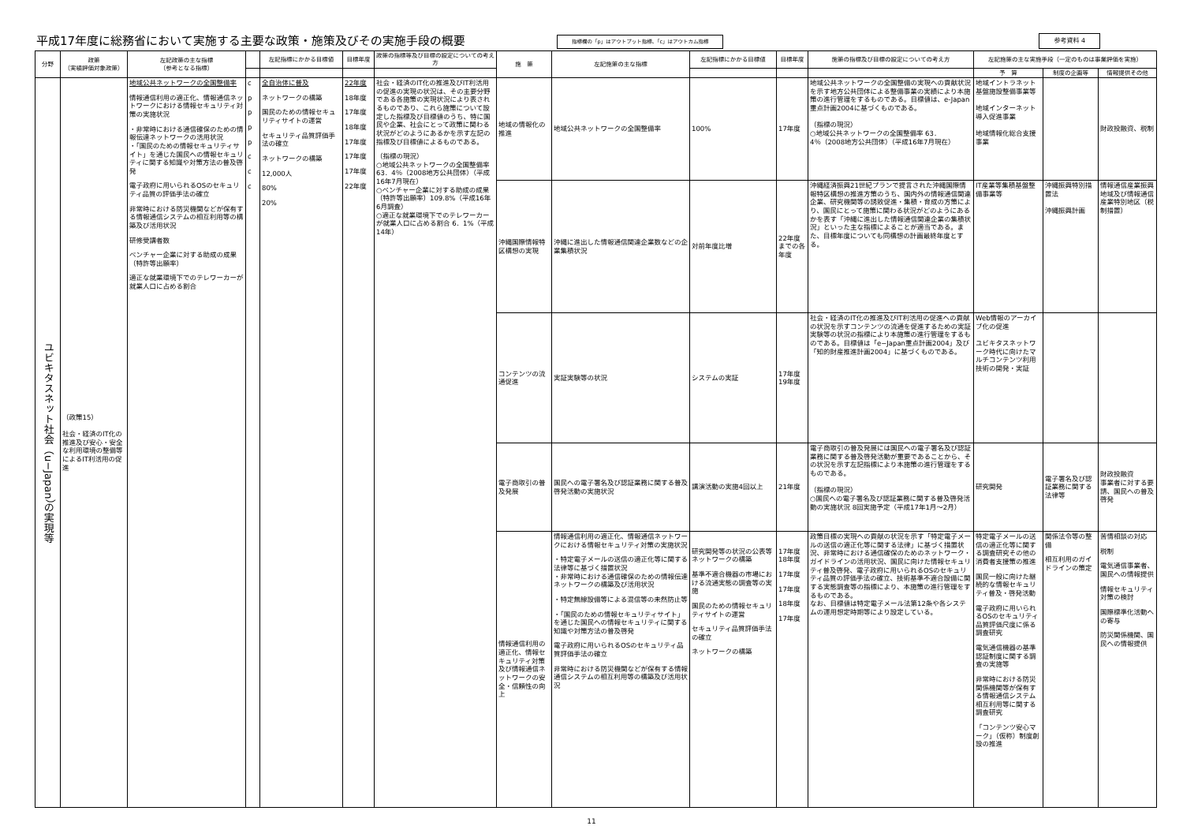平成17年度に総務省において実施する主要な政策・施策及びその実施手段の概要
指標欄の「p」はアウトプット指標、「c」はアウトカム指標
参考資料 4
| 分野 | 政策 （実績評価対象政策） | 左記政策の主な指標 （参考となる指標） | | 左記指標にかかる目標値 | 目標年度 | 政策の指標等及び目標の設定についての考え方 | 施 策 | 左記施策の主な指標 | 左記指標にかかる目標値 | 目標年度 | 施策の指標及び目標の設定についての考え方 | 左記施策の主な実施手段（一定のものは事業評価を実施） | | |
| --- | --- | --- | --- | --- | --- | --- | --- | --- | --- | --- | --- | --- | --- | --- |
| | | | | | | | | | | | | 予 算 | 制度の企画等 | 情報提供その他 |
| ユビキタスネット社会（u−Japan）の実現等 | （政策15） 社会・経済のIT化の推進及び安心・安全な利用環境の整備等によるIT利活用の促進 | 地域公共ネットワークの全国整備率 情報通信利用の適正化、情報通信ネットワークにおける情報セキュリティ対策の実施状況 ・非常時における通信確保のための情報伝達ネットワークの活用状況 ・「国民のための情報セキュリティサイト」を通じた国民への情報セキュリティに関する知識や対策方法の普及啓発 電子政府に用いられるOSのセキュリティ品質の評価手法の確立 非常時における防災機関などが保有する情報通信システムの相互利用等の構築及び活用状況 研修受講者数 ベンチャー企業に対する助成の成果（特許等出願率） 適正な就業環境下でのテレワーカーが就業人口に占める割合 | c p p p p c c c | 全自治体に普及 ネットワークの構築 国民のための情報セキュリティサイトの運営 セキュリティ品質評価手法の確立 ネットワークの構築 12,000人 80% 20% | 22年度 18年度 17年度 18年度 17年度 17年度 17年度 22年度 | 社会・経済のIT化の推進及びIT利活用の促進の実現の状況は、その主要分野である各施策の実現状況により表されるものであり、これら施策について設定した指標及び目標値のうち、特に国民や企業、社会にとって政策に関わる状況がどのようにあるかを示す左記の指標及び目標値によるものである。 （指標の現況） ○地域公共ネットワークの全国整備率 63．4％（2008地方公共団体）（平成16年7月現在） ○ベンチャー企業に対する助成の成果（特許等出願率）109.8%（平成16年6月調査） ○適正な就業環境下でのテレワーカーが就業人口に占める割合 6．1%（平成14年） | 地域の情報化の推進 | 地域公共ネットワークの全国整備率 | 100% | 17年度 | 地域公共ネットワークの全国整備の実現への貢献状況を示す地方公共団体による整備事業の実績により本施策の進行管理をするものである。目標値は、e-Japan重点計画2004に基づくものである。 （指標の現況） ○地域公共ネットワークの全国整備率 63．4％（2008地方公共団体）（平成16年7月現在） | 地域イントラネット基盤施設整備事業等 地域インターネット導入促進事業 地域情報化総合支援事業 | | 財政投融資、税制 |
| | | | | | | | 沖縄国際情報特区構想の実現 | 沖縄に進出した情報通信関連企業数などの企業集積状況 | 対前年度比増 | 22年度までの各年度 | 沖縄経済振興21世紀プランで提言された沖縄国際情報特区構想の推進方策のうち、国内外の情報通信関連企業、研究機関等の誘致促進・集積・育成の方策により、国民にとって施策に関わる状況がどのようにあるかを表す「沖縄に進出した情報通信関連企業の集積状況」といった主な指標によることが適当である。また、目標年度についても同構想の計画最終年度とする。 | IT産業等集積基盤整備事業等 | 沖縄振興特別措置法 沖縄振興計画 | 情報通信産業振興地域及び情報通信産業特別地区（税制措置） |
| | | | | | | | コンテンツの流通促進 | 実証実験等の状況 | システムの実証 | 17年度 19年度 | 社会・経済のIT化の推進及びIT利活用の促進への貢献の状況を示すコンテンツの流通を促進するための実証実験等の状況の指標により本施策の進行管理をするものである。目標値は「e−Japan重点計画2004」及び「知的財産推進計画2004」に基づくものである。 | Web情報のアーカイブ化の促進 ユビキタスネットワーク時代に向けたマルチコンテンツ利用技術の開発・実証 | | |
| | | | | | | | 電子商取引の普及発展 | 国民への電子署名及び認証業務に関する普及啓発活動の実施状況 | 講演活動の実施4回以上 | 21年度 | 電子商取引の普及発展には国民への電子署名及び認証業務に関する普及啓発活動が重要であることから、その状況を示す左記指標により本施策の進行管理をするものである。 （指標の現況） ○国民への電子署名及び認証業務に関する普及啓発活動の実施状況 8回実施予定（平成17年1月〜2月） | 研究開発 | 電子署名及び認証業務に関する法律等 | 財政投融資 事業者に対する要請、国民への普及啓発 |
| | | | | | | | 情報通信利用の適正化、情報セキュリティ対策及び情報通信ネットワークの安全・信頼性の向上 | 情報通信利用の適正化、情報通信ネットワークにおける情報セキュリティ対策の実施状況 ・特定電子メールの送信の適正化等に関する法律等に基づく措置状況 ・非常時における通信確保のための情報伝達ネットワークの構築及び活用状況 ・特定無線設備等による混信等の未然防止等 ・「国民のための情報セキュリティサイト」を通じた国民への情報セキュリティに関する知識や対策方法の普及啓発 電子政府に用いられるOSのセキュリティ品質評価手法の確立 非常時における防災機関などが保有する情報通信システムの相互利用等の構築及び活用状況 | 研究開発等の状況の公表等 ネットワークの構築 基準不適合機器の市場における流通実態の調査等の実施 国民のための情報セキュリティサイトの運営 セキュリティ品質評価手法の確立 ネットワークの構築 | 17年度 18年度 17年度 17年度 18年度 17年度 | 政策目標の実現への貢献の状況を示す「特定電子メールの送信の適正化等に関する法律」に基づく措置状況、非常時における通信確保のためのネットワーク・ガイドラインの活用状況、国民に向けた情報セキュリティ普及啓発、電子政府に用いられるOSのセキュリティ品質の評価手法の確立、技術基準不適合設備に関する実態調査等の指標により、本施策の進行管理をするものである。 なお、目標値は特定電子メール法第12条や各システムの運用想定時期等により設定している。 | 特定電子メールの送信の適正化等に関する調査研究その他の消費者支援策の推進 国民一般に向けた継続的な情報セキュリティ普及・啓発活動 電子政府に用いられるOSのセキュリティ品質評価尺度に係る調査研究 電気通信機器の基準認証制度に関する調査の実施等 非常時における防災関係機関等が保有する情報通信システム相互利用等に関する調査研究 「コンテンツ安心マーク」（仮称）制度創設の推進 | 関係法令等の整備 相互利用のガイドラインの策定 | 苦情相談の対応 税制 電気通信事業者、国民への情報提供 情報セキュリティ対策の検討 国際標準化活動への寄与 防災関係機関、国民への情報提供 |
11